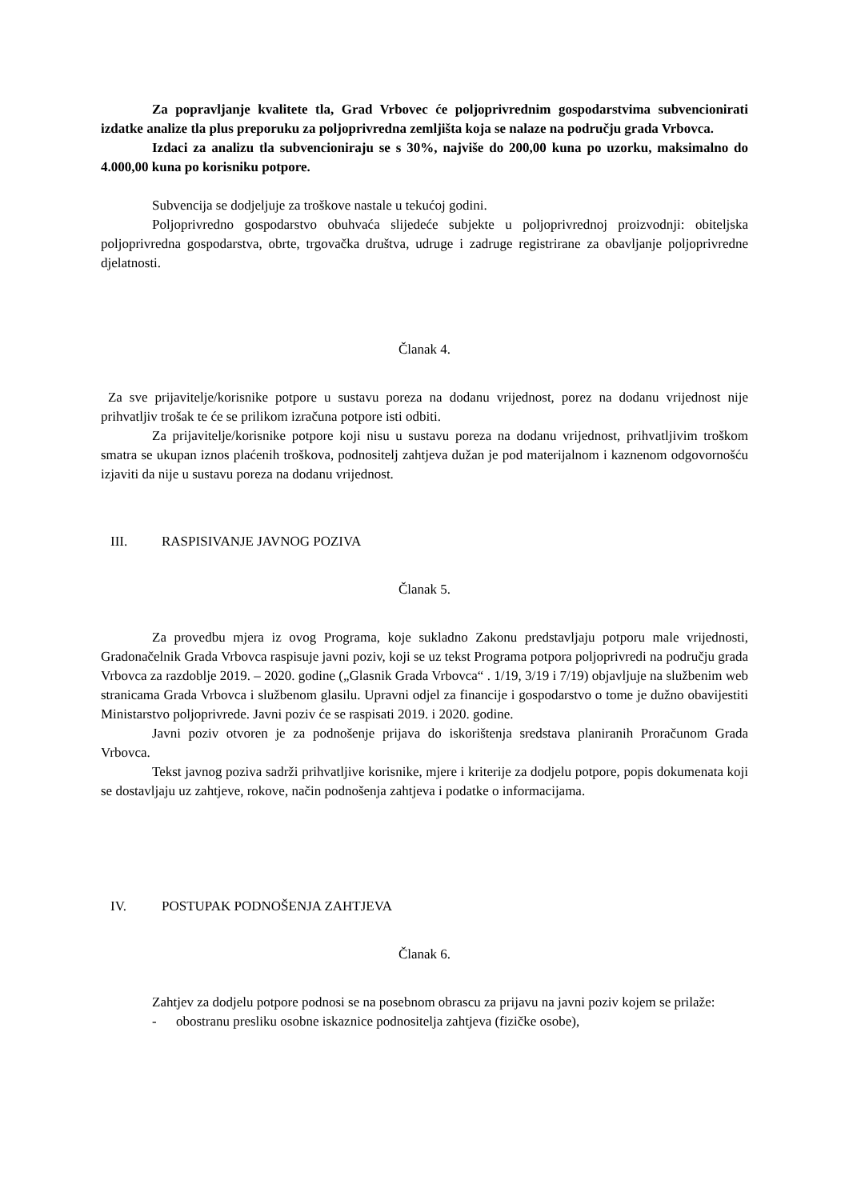Za popravljanje kvalitete tla, Grad Vrbovec će poljoprivrednim gospodarstvima subvencionirati izdatke analize tla plus preporuku za poljoprivredna zemljišta koja se nalaze na području grada Vrbovca.
Izdaci za analizu tla subvencioniraju se s 30%, najviše do 200,00 kuna po uzorku, maksimalno do 4.000,00 kuna po korisniku potpore.
Subvencija se dodjeljuje za troškove nastale u tekućoj godini.
Poljoprivredno gospodarstvo obuhvaća slijedeće subjekte u poljoprivrednoj proizvodnji: obiteljska poljoprivredna gospodarstva, obrte, trgovačka društva, udruge i zadruge registrirane za obavljanje poljoprivredne djelatnosti.
Članak 4.
Za sve prijavitelje/korisnike potpore u sustavu poreza na dodanu vrijednost, porez na dodanu vrijednost nije prihvatljiv trošak te će se prilikom izračuna potpore isti odbiti.
Za prijavitelje/korisnike potpore koji nisu u sustavu poreza na dodanu vrijednost, prihvatljivim troškom smatra se ukupan iznos plaćenih troškova, podnositelj zahtjeva dužan je pod materijalnom i kaznenom odgovornošću izjaviti da nije u sustavu poreza na dodanu vrijednost.
III. RASPISIVANJE JAVNOG POZIVA
Članak 5.
Za provedbu mjera iz ovog Programa, koje sukladno Zakonu predstavljaju potporu male vrijednosti, Gradonačelnik Grada Vrbovca raspisuje javni poziv, koji se uz tekst Programa potpora poljoprivredi na području grada Vrbovca za razdoblje 2019. – 2020. godine („Glasnik Grada Vrbovca“ . 1/19, 3/19 i 7/19) objavljuje na službenim web stranicama Grada Vrbovca i službenom glasilu. Upravni odjel za financije i gospodarstvo o tome je dužno obavijestiti Ministarstvo poljoprivrede. Javni poziv će se raspisati 2019. i 2020. godine.
Javni poziv otvoren je za podnošenje prijava do iskorištenja sredstava planiranih Proračunom Grada Vrbovca.
Tekst javnog poziva sadrži prihvatljive korisnike, mjere i kriterije za dodjelu potpore, popis dokumenata koji se dostavljaju uz zahtjeve, rokove, način podnošenja zahtjeva i podatke o informacijama.
IV. POSTUPAK PODNOŠENJA ZAHTJEVA
Članak 6.
Zahtjev za dodjelu potpore podnosi se na posebnom obrascu za prijavu na javni poziv kojem se prilaže:
- obostranu presliku osobne iskaznice podnositelja zahtjeva (fizičke osobe),